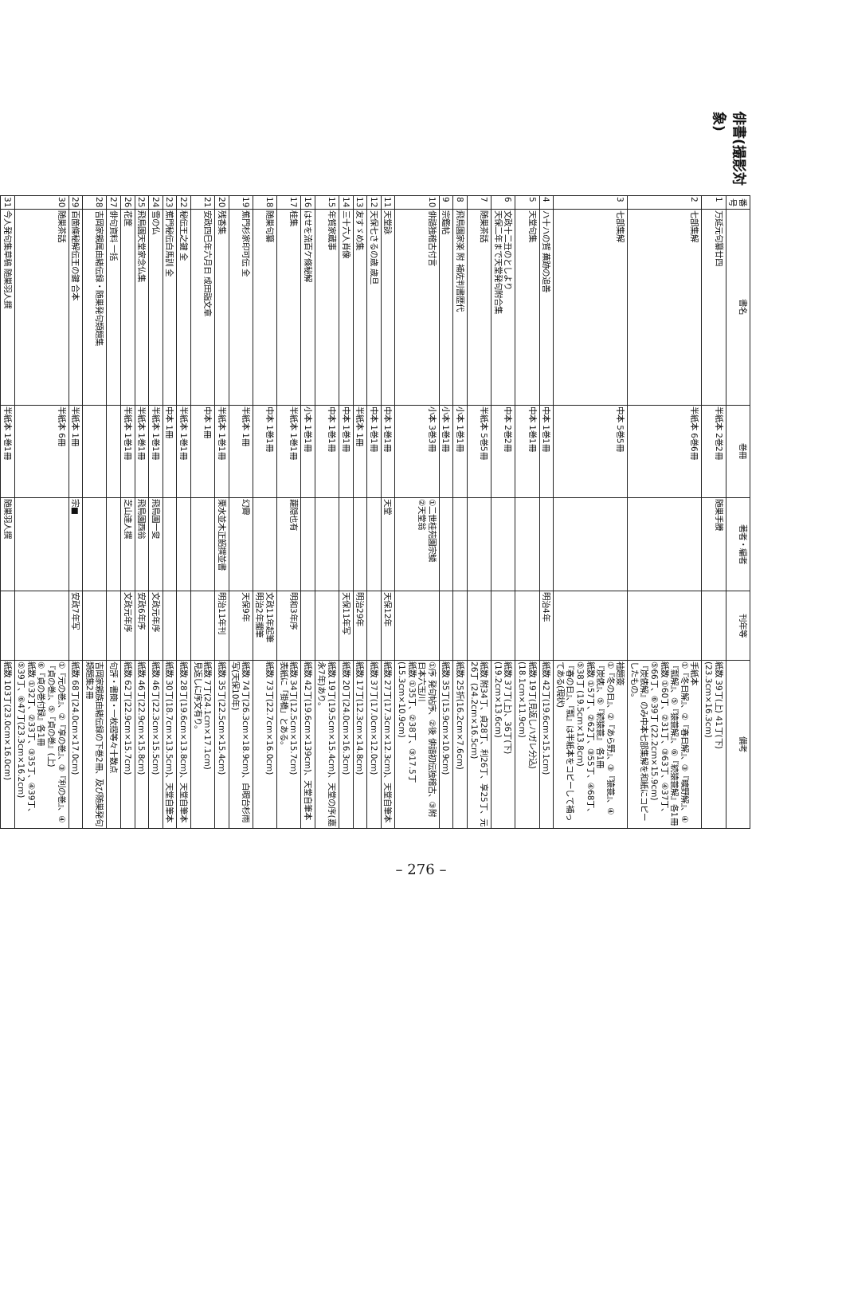俳書(撮影対象)
| 番号 | 書名 | 巻冊 | 著者・編者 | 刊年等 | 備考 |
| --- | --- | --- | --- | --- | --- |
| 1 | 万延元句纂廿四 | 半紙本 2巻2冊 | 随巣手賸 | | 紙数 39丁(上) 41丁(下) (23.3cm×16.3cm) |
| 2 | 七部集解 | 半紙本 6巻6冊 | | | 手紙本 ①『冬日解』、②『春日解』、③『曠野解』、④『瓢解』、⑤『猿蓑解』、⑥『続猿蓑解』各1冊 紙数 ①60丁、②31丁、③63丁、④37丁、⑤66丁、⑥39丁 (22.2cm×15.9cm) 『炭俵解』のみ中本七部集解を和紙にコピーしたもの。 |
| 3 | 七部集解 | 中本 5巻5冊 | | | 袖題簽 ①『冬の日』、②『あら野』、③『猿蓑』、④『炭俵』、⑤『続猿蓑』 各1冊 紙数 ①57丁、②62丁、③55丁、④68丁、⑤38丁 (19.5cm×13.8cm) 『春の日』、『瓢』は半紙本をコピーして補ってある(現状) |
| 4 | ハ十ハの賀 蕪跡の追善 | 中本 1巻1冊 | | 明治4年 | 紙数 42丁(19.6cm×15.1cm) |
| 5 | 天堂句集 | 中本 1巻1冊 | | | 紙数 19丁(見返しハガレ分込) (18.1cm×11.9cm) |
| 6 | 文政十二丑のとしより 天保二年まで天堂発句附合集 | 中本 2巻2冊 | | | 紙数 37丁(上)、36丁(下) (19.2cm×13.6cm) |
| 7 | 随巣茶話 | 半紙本 5巻5冊 | | | 紙数 附34丁、貞28丁、利26丁、享25丁、元26丁 (24.2cm×16.5cm) |
| 8 | 飛鳥園家楽 附 補佐判書歴代 | 小本 1巻1冊 | | | 紙数 25折(16.2cm×7.6cm) |
| 9 | 宗鑑帖 | 小本 1巻1冊 | | | 紙数 35丁(15.9cm×10.9cm) |
| 10 | 俳諧独稽古付言 | 小本 3巻3冊 | ①二世桂苑園宗鱗 ②天堂翁 | | ①序 発句帖序、②後 俳諧初伝独稽古、③附 日本六玉川 紙数 ①35丁、②38丁、③17.5丁 (15.3cm×10.9cm) |
| 11 | 天堂詠 | 中本 1巻1冊 | 天堂 | 天保12年 | 紙数 27丁(17.3cm×12.3cm)、天堂自筆本 |
| 12 | 天保七さるの歳 歳旦 | 中本 1巻1冊 | | | 紙数 37丁(17.0cm×12.0cm) |
| 13 | 友すゞめ集 | 半紙本 1冊 | | 明治29年 | 紙数 17丁(12.3cm×14.8cm) |
| 14 | 三十六人肖像 | 中本 1巻1冊 | | 天保11年写 | 紙数 20丁(24.0cm×16.3cm) |
| 15 | 年賀家蔵事 | 中本 1巻1冊 | | | 紙数 19丁(19.5cm×15.4cm)、天堂の序(嘉永7年)あり。 |
| 16 | はせを流百ケ條秘解 | 小本 1巻1冊 | | | 紙数 42丁(19.6cm×139cm)、天堂自筆本 |
| 17 | 桂集 | 半紙本 1巻1冊 | 蘿隠也有 | 明和3年序 | 紙数 34丁(12.5cm×15.7cm) 表紙に「掛橋」とある。 |
| 18 | 随巣句纂 | 中本 1巻1冊 | | 文政11年起筆 明治2年擱筆 | 紙数 73丁(22.7cm×16.0cm) |
| 19 | 蕉門杉家印可伝 全 | 半紙本 1冊 | 幻霽 | 天保9年 | 紙数 74丁(26.3cm×18.9cm)、白眼台杉雨写(天保10年) |
| 20 | 残香集 | 半紙本 1巻1冊 | 栗水並木正韶撰並書 | 明治11年刊 | 紙数 35丁(22.5cm×15.4cm) |
| 21 | 安政四巳年六月日 成田詣文章 | 中本 1冊 | | | 紙数 7丁(24.1cm×17.1cm) 見返しに序文有り。 |
| 22 | 秘伝王之鍵 全 | 半紙本 1巻1冊 | | | 紙数 28丁(19.6cm×13.8cm)、天堂自筆本 |
| 23 | 蕉門秘伝白馬訓 全 | 中本 1冊 | | | 紙数 30丁(18.7cm×13.5cm)、天堂自筆本 |
| 24 | 雪の仏 | 半紙本 1巻1冊 | 飛鳥園一叟 | 文政元年序 | 紙数 46丁(22.3cm×15.5cm) |
| 25 | 飛鳥園天堂家念仏集 | 半紙本 1巻1冊 | 飛鳥園西翁 | 安政6年序 | 紙数 46丁(22.9cm×15.8cm) |
| 26 | 花筐 | 半紙本 1巻1冊 | 芝山達人撰 | 文政元年序 | 紙数 62丁(22.9cm×15.7cm) |
| 27 | 俳句資料 一括 | | | | 句評・書簡・一枚摺等々十数点 |
| 28 | 吉岡家親属由緒伝録・随巣発句類題集 | | | | 吉岡家親族由緒伝録の下巻2冊、及び随巣発句類題集2冊 |
| 29 | 百箇條秘解伝王の鍵 合本 | 半紙本 1冊 | 宗■ | 安政7年写 | 紙数 68丁(24.0cm×17.0cm) |
| 30 | 随巣茶話 | 半紙本 6冊 | | | ①『元の巻』、②『享の巻』、③『利の巻』、④『貞の巻』、⑤『貞の巻』(上) ⑥『貞の巻付録』各1冊 紙数 ①32丁、②33丁、③35丁、④39丁、⑤39丁、⑥47丁(23.3cm×16.2cm) |
| 31 | 今人発句集草稿 随巣羽人撰 | 半紙本 1巻1冊 | 随巣羽人撰 | | 紙数 103丁(23.0cm×16.0cm) |
– 276 –